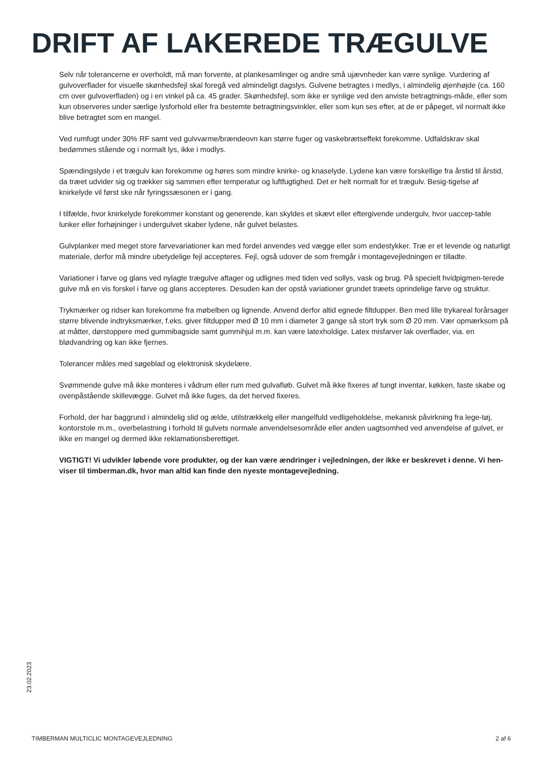DRIFT AF LAKEREDE TRÆGULVE
Selv når tolerancerne er overholdt, må man forvente, at plankesamlinger og andre små ujævnheder kan være synlige. Vurdering af gulvoverflader for visuelle skønhedsfejl skal foregå ved almindeligt dagslys. Gulvene betragtes i medlys, i almindelig øjenhøjde (ca. 160 cm over gulvoverfladen) og i en vinkel på ca. 45 grader. Skønhedsfejl, som ikke er synlige ved den anviste betragtnings-måde, eller som kun observeres under særlige lysforhold eller fra bestemte betragtningsvinkler, eller som kun ses efter, at de er påpeget, vil normalt ikke blive betragtet som en mangel.
Ved rumfugt under 30% RF samt ved gulvvarme/brændeovn kan større fuger og vaskebrætseffekt forekomme. Udfaldskrav skal bedømmes stående og i normalt lys, ikke i modlys.
Spændingslyde i et trægulv kan forekomme og høres som mindre knirke- og knaselyde. Lydene kan være forskellige fra årstid til årstid, da træet udvider sig og trækker sig sammen efter temperatur og luftfugtighed. Det er helt normalt for et trægulv. Besig-tigelse af knirkelyde vil først ske når fyringssæsonen er i gang.
I tilfælde, hvor knirkelyde forekommer konstant og generende, kan skyldes et skævt eller eftergivende undergulv, hvor uaccep-table lunker eller forhøjninger i undergulvet skaber lydene, når gulvet belastes.
Gulvplanker med meget store farvevariationer kan med fordel anvendes ved vægge eller som endestykker. Træ er et levende og naturligt materiale, derfor må mindre ubetydelige fejl accepteres. Fejl, også udover de som fremgår i montagevejledningen er tilladte.
Variationer i farve og glans ved nylagte trægulve aftager og udlignes med tiden ved sollys, vask og brug. På specielt hvidpigmen-terede gulve må en vis forskel i farve og glans accepteres. Desuden kan der opstå variationer grundet træets oprindelige farve og struktur.
Trykmærker og ridser kan forekomme fra møbelben og lignende. Anvend derfor altid egnede filtdupper. Ben med lille trykareal forårsager større blivende indtryksmærker, f.eks. giver filtdupper med Ø 10 mm i diameter 3 gange så stort tryk som Ø 20 mm. Vær opmærksom på at måtter, dørstoppere med gummibagside samt gummihjul m.m. kan være latexholdige. Latex misfarver lak overflader, via. en blødvandring og kan ikke fjernes.
Tolerancer måles med søgeblad og elektronisk skydelære.
Svømmende gulve må ikke monteres i vådrum eller rum med gulvafløb. Gulvet må ikke fixeres af tungt inventar, køkken, faste skabe og ovenpåstående skillevægge. Gulvet må ikke fuges, da det herved fixeres.
Forhold, der har baggrund i almindelig slid og ælde, utilstrækkelg eller mangelfuld vedligeholdelse, mekanisk påvirkning fra lege-tøj, kontorstole m.m., overbelastning i forhold til gulvets normale anvendelsesområde eller anden uagtsomhed ved anvendelse af gulvet, er ikke en mangel og dermed ikke reklamationsberettiget.
VIGTIGT! Vi udvikler løbende vore produkter, og der kan være ændringer i vejledningen, der ikke er beskrevet i denne. Vi hen-viser til timberman.dk, hvor man altid kan finde den nyeste montagevejledning.
23.02.2023
TIMBERMAN MULTICLIC MONTAGEVEJLEDNING 2 af 6